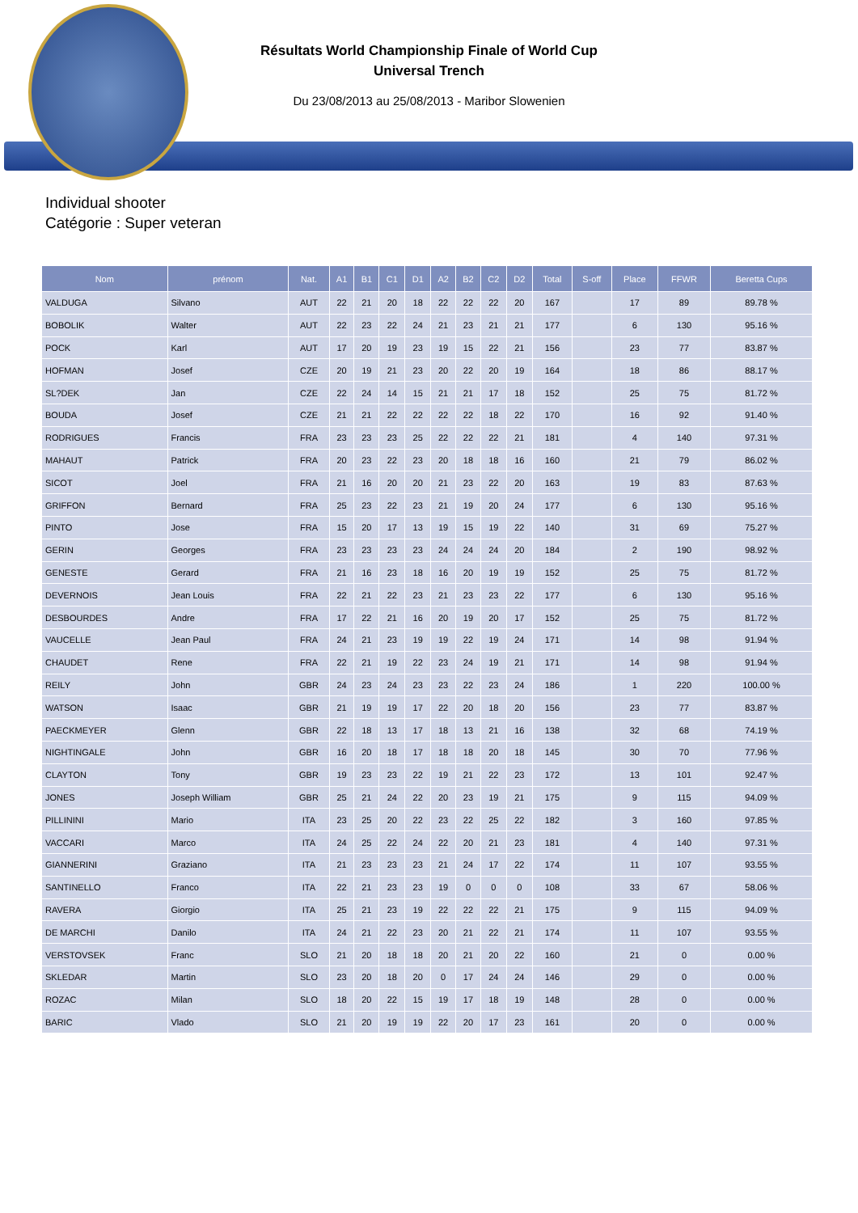Résultats World Championship Finale of World Cup
Universal Trench
Du 23/08/2013 au 25/08/2013 - Maribor Slowenien
Individual shooter
Catégorie : Super veteran
| Nom | prénom | Nat. | A1 | B1 | C1 | D1 | A2 | B2 | C2 | D2 | Total | S-off | Place | FFWR | Beretta Cups |
| --- | --- | --- | --- | --- | --- | --- | --- | --- | --- | --- | --- | --- | --- | --- | --- |
| VALDUGA | Silvano | AUT | 22 | 21 | 20 | 18 | 22 | 22 | 22 | 20 | 167 | | 17 | 89 | 89.78 % |
| BOBOLIK | Walter | AUT | 22 | 23 | 22 | 24 | 21 | 23 | 21 | 21 | 177 | | 6 | 130 | 95.16 % |
| POCK | Karl | AUT | 17 | 20 | 19 | 23 | 19 | 15 | 22 | 21 | 156 | | 23 | 77 | 83.87 % |
| HOFMAN | Josef | CZE | 20 | 19 | 21 | 23 | 20 | 22 | 20 | 19 | 164 | | 18 | 86 | 88.17 % |
| SL?DEK | Jan | CZE | 22 | 24 | 14 | 15 | 21 | 21 | 17 | 18 | 152 | | 25 | 75 | 81.72 % |
| BOUDA | Josef | CZE | 21 | 21 | 22 | 22 | 22 | 22 | 18 | 22 | 170 | | 16 | 92 | 91.40 % |
| RODRIGUES | Francis | FRA | 23 | 23 | 23 | 25 | 22 | 22 | 22 | 21 | 181 | | 4 | 140 | 97.31 % |
| MAHAUT | Patrick | FRA | 20 | 23 | 22 | 23 | 20 | 18 | 18 | 16 | 160 | | 21 | 79 | 86.02 % |
| SICOT | Joel | FRA | 21 | 16 | 20 | 20 | 21 | 23 | 22 | 20 | 163 | | 19 | 83 | 87.63 % |
| GRIFFON | Bernard | FRA | 25 | 23 | 22 | 23 | 21 | 19 | 20 | 24 | 177 | | 6 | 130 | 95.16 % |
| PINTO | Jose | FRA | 15 | 20 | 17 | 13 | 19 | 15 | 19 | 22 | 140 | | 31 | 69 | 75.27 % |
| GERIN | Georges | FRA | 23 | 23 | 23 | 23 | 24 | 24 | 24 | 20 | 184 | | 2 | 190 | 98.92 % |
| GENESTE | Gerard | FRA | 21 | 16 | 23 | 18 | 16 | 20 | 19 | 19 | 152 | | 25 | 75 | 81.72 % |
| DEVERNOIS | Jean Louis | FRA | 22 | 21 | 22 | 23 | 21 | 23 | 23 | 22 | 177 | | 6 | 130 | 95.16 % |
| DESBOURDES | Andre | FRA | 17 | 22 | 21 | 16 | 20 | 19 | 20 | 17 | 152 | | 25 | 75 | 81.72 % |
| VAUCELLE | Jean Paul | FRA | 24 | 21 | 23 | 19 | 19 | 22 | 19 | 24 | 171 | | 14 | 98 | 91.94 % |
| CHAUDET | Rene | FRA | 22 | 21 | 19 | 22 | 23 | 24 | 19 | 21 | 171 | | 14 | 98 | 91.94 % |
| REILY | John | GBR | 24 | 23 | 24 | 23 | 23 | 22 | 23 | 24 | 186 | | 1 | 220 | 100.00 % |
| WATSON | Isaac | GBR | 21 | 19 | 19 | 17 | 22 | 20 | 18 | 20 | 156 | | 23 | 77 | 83.87 % |
| PAECKMEYER | Glenn | GBR | 22 | 18 | 13 | 17 | 18 | 13 | 21 | 16 | 138 | | 32 | 68 | 74.19 % |
| NIGHTINGALE | John | GBR | 16 | 20 | 18 | 17 | 18 | 18 | 20 | 18 | 145 | | 30 | 70 | 77.96 % |
| CLAYTON | Tony | GBR | 19 | 23 | 23 | 22 | 19 | 21 | 22 | 23 | 172 | | 13 | 101 | 92.47 % |
| JONES | Joseph William | GBR | 25 | 21 | 24 | 22 | 20 | 23 | 19 | 21 | 175 | | 9 | 115 | 94.09 % |
| PILLININI | Mario | ITA | 23 | 25 | 20 | 22 | 23 | 22 | 25 | 22 | 182 | | 3 | 160 | 97.85 % |
| VACCARI | Marco | ITA | 24 | 25 | 22 | 24 | 22 | 20 | 21 | 23 | 181 | | 4 | 140 | 97.31 % |
| GIANNERINI | Graziano | ITA | 21 | 23 | 23 | 23 | 21 | 24 | 17 | 22 | 174 | | 11 | 107 | 93.55 % |
| SANTINELLO | Franco | ITA | 22 | 21 | 23 | 23 | 19 | 0 | 0 | 0 | 108 | | 33 | 67 | 58.06 % |
| RAVERA | Giorgio | ITA | 25 | 21 | 23 | 19 | 22 | 22 | 22 | 21 | 175 | | 9 | 115 | 94.09 % |
| DE MARCHI | Danilo | ITA | 24 | 21 | 22 | 23 | 20 | 21 | 22 | 21 | 174 | | 11 | 107 | 93.55 % |
| VERSTOVSEK | Franc | SLO | 21 | 20 | 18 | 18 | 20 | 21 | 20 | 22 | 160 | | 21 | 0 | 0.00 % |
| SKLEDAR | Martin | SLO | 23 | 20 | 18 | 20 | 0 | 17 | 24 | 24 | 146 | | 29 | 0 | 0.00 % |
| ROZAC | Milan | SLO | 18 | 20 | 22 | 15 | 19 | 17 | 18 | 19 | 148 | | 28 | 0 | 0.00 % |
| BARIC | Vlado | SLO | 21 | 20 | 19 | 19 | 22 | 20 | 17 | 23 | 161 | | 20 | 0 | 0.00 % |